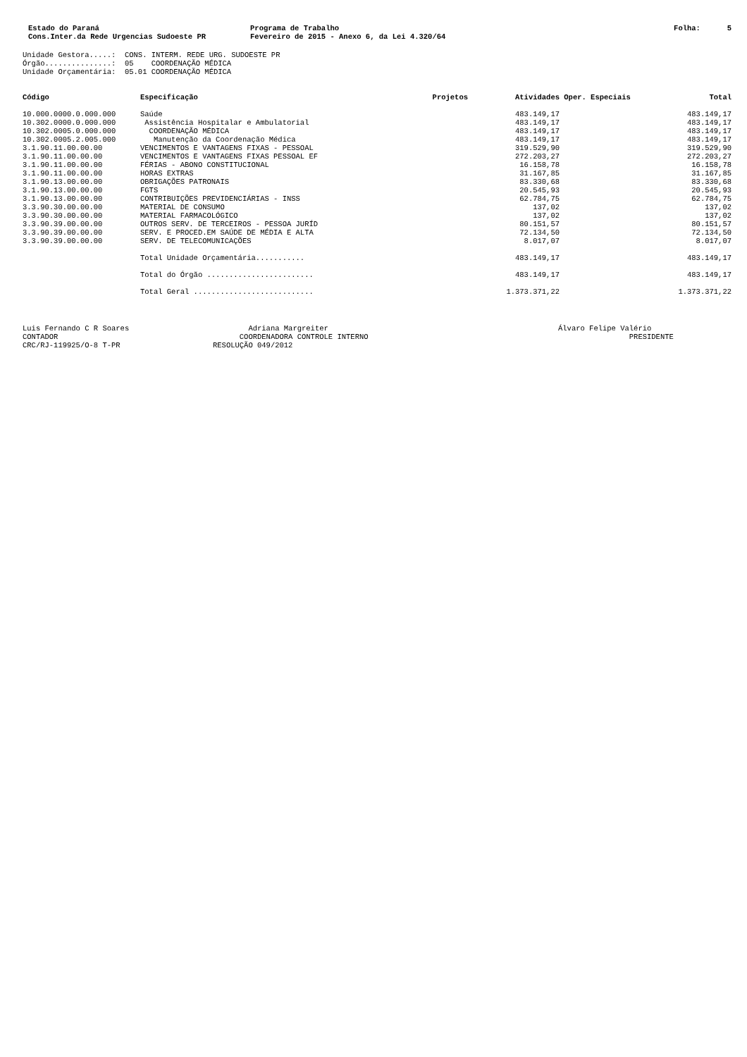Estado do Paraná Cons.Inter.da Rede Urgencias Sudoeste PR
Programa de Trabalho Fevereiro de 2015 - Anexo 6, da Lei 4.320/64
Folha: 5
Unidade Gestora.....: CONS. INTERM. REDE URG. SUDOESTE PR Órgão...............: 05 COORDENAÇÃO MÉDICA Unidade Orçamentária: 05.01 COORDENAÇÃO MÉDICA
| Código | Especificação | Projetos | Atividades | Oper. Especiais | Total |
| --- | --- | --- | --- | --- | --- |
| 10.000.0000.0.000.000 | Saúde | | 483.149,17 | | 483.149,17 |
| 10.302.0000.0.000.000 | Assistência Hospitalar e Ambulatorial | | 483.149,17 | | 483.149,17 |
| 10.302.0005.0.000.000 | COORDENAÇÃO MÉDICA | | 483.149,17 | | 483.149,17 |
| 10.302.0005.2.005.000 | Manutenção da Coordenação Médica | | 483.149,17 | | 483.149,17 |
| 3.1.90.11.00.00.00 | VENCIMENTOS E VANTAGENS FIXAS - PESSOAL | | 319.529,90 | | 319.529,90 |
| 3.1.90.11.00.00.00 | VENCIMENTOS E VANTAGENS FIXAS PESSOAL EF | | 272.203,27 | | 272.203,27 |
| 3.1.90.11.00.00.00 | FÉRIAS - ABONO CONSTITUCIONAL | | 16.158,78 | | 16.158,78 |
| 3.1.90.11.00.00.00 | HORAS EXTRAS | | 31.167,85 | | 31.167,85 |
| 3.1.90.13.00.00.00 | OBRIGAÇÕES PATRONAIS | | 83.330,68 | | 83.330,68 |
| 3.1.90.13.00.00.00 | FGTS | | 20.545,93 | | 20.545,93 |
| 3.1.90.13.00.00.00 | CONTRIBUIÇÕES PREVIDENCIÁRIAS - INSS | | 62.784,75 | | 62.784,75 |
| 3.3.90.30.00.00.00 | MATERIAL DE CONSUMO | | 137,02 | | 137,02 |
| 3.3.90.30.00.00.00 | MATERIAL FARMACOLÓGICO | | 137,02 | | 137,02 |
| 3.3.90.39.00.00.00 | OUTROS SERV. DE TERCEIROS - PESSOA JURÍD | | 80.151,57 | | 80.151,57 |
| 3.3.90.39.00.00.00 | SERV. E PROCED.EM SAÚDE DE MÉDIA E ALTA | | 72.134,50 | | 72.134,50 |
| 3.3.90.39.00.00.00 | SERV. DE TELECOMUNICAÇÕES | | 8.017,07 | | 8.017,07 |
| | Total Unidade Orçamentária........... | | 483.149,17 | | 483.149,17 |
| | Total do Órgão ........................ | | 483.149,17 | | 483.149,17 |
| | Total Geral ........................... | | 1.373.371,22 | | 1.373.371,22 |
Luis Fernando C R Soares CONTADOR CRC/RJ-119925/O-8 T-PR
Adriana Margreiter COORDENADORA CONTROLE INTERNO RESOLUÇÃO 049/2012
Álvaro Felipe Valério PRESIDENTE